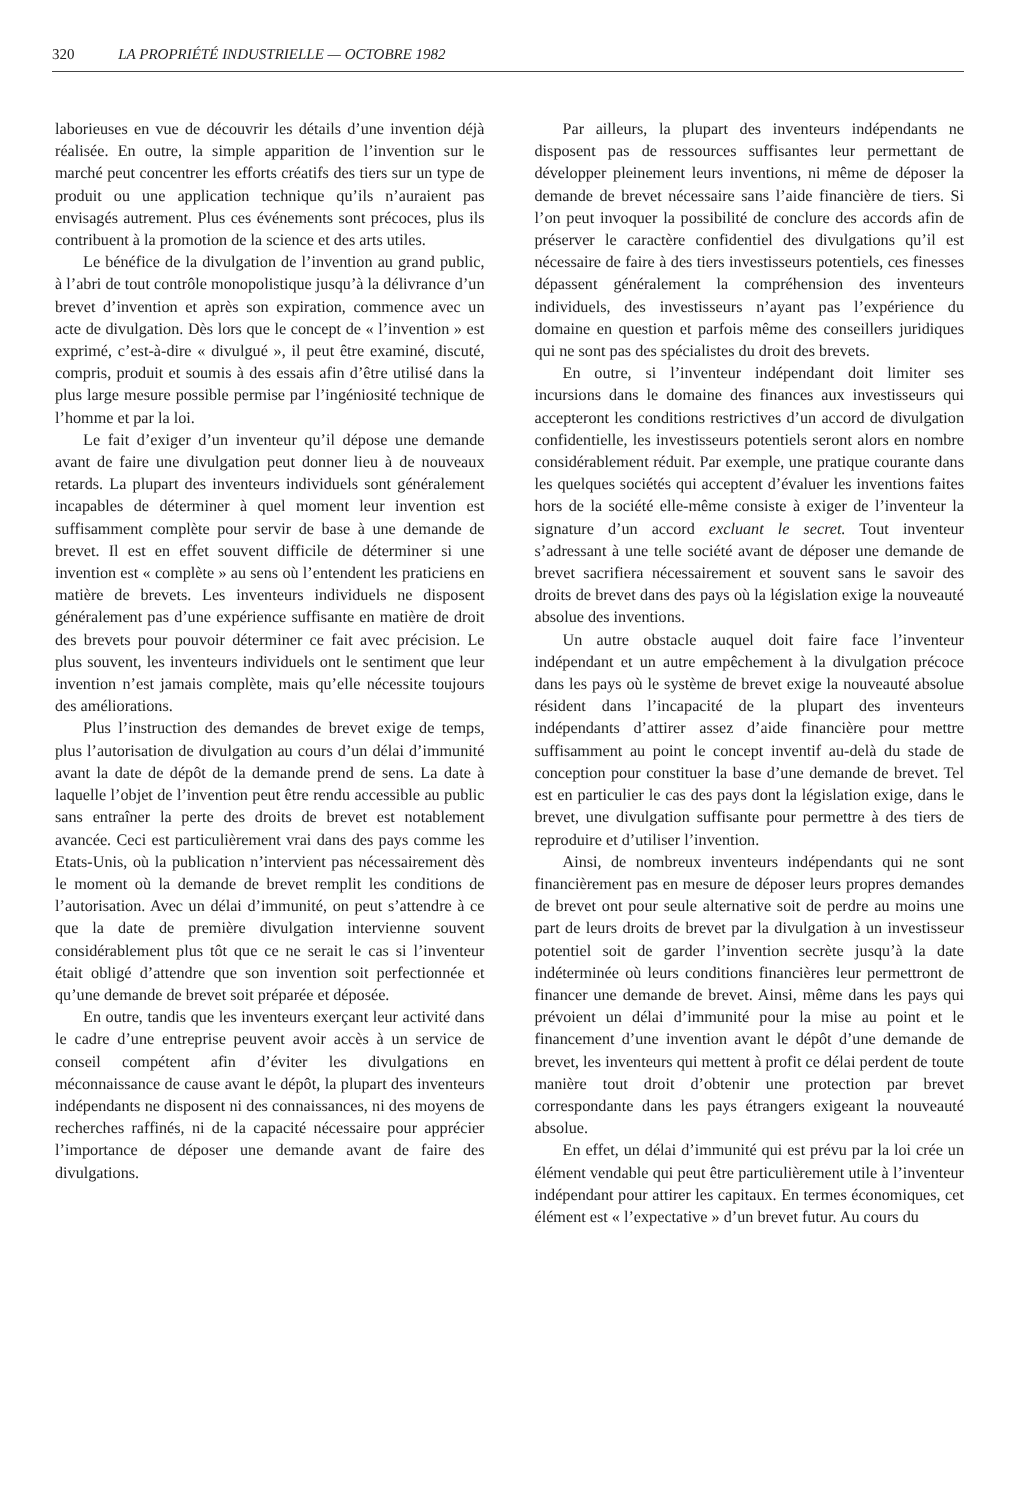320 LA PROPRIÉTÉ INDUSTRIELLE — OCTOBRE 1982
laborieuses en vue de découvrir les détails d’une invention déjà réalisée. En outre, la simple apparition de l’invention sur le marché peut concentrer les efforts créatifs des tiers sur un type de produit ou une application technique qu’ils n’auraient pas envisagés autrement. Plus ces événements sont précoces, plus ils contribuent à la promotion de la science et des arts utiles.
Le bénéfice de la divulgation de l’invention au grand public, à l’abri de tout contrôle monopolistique jusqu’à la délivrance d’un brevet d’invention et après son expiration, commence avec un acte de divulgation. Dès lors que le concept de « l’invention » est exprimé, c’est-à-dire « divulgué », il peut être examiné, discuté, compris, produit et soumis à des essais afin d’être utilisé dans la plus large mesure possible permise par l’ingéniosité technique de l’homme et par la loi.
Le fait d’exiger d’un inventeur qu’il dépose une demande avant de faire une divulgation peut donner lieu à de nouveaux retards. La plupart des inventeurs individuels sont généralement incapables de déterminer à quel moment leur invention est suffisamment complète pour servir de base à une demande de brevet. Il est en effet souvent difficile de déterminer si une invention est « complète » au sens où l’entendent les praticiens en matière de brevets. Les inventeurs individuels ne disposent généralement pas d’une expérience suffisante en matière de droit des brevets pour pouvoir déterminer ce fait avec précision. Le plus souvent, les inventeurs individuels ont le sentiment que leur invention n’est jamais complète, mais qu’elle nécessite toujours des améliorations.
Plus l’instruction des demandes de brevet exige de temps, plus l’autorisation de divulgation au cours d’un délai d’immunité avant la date de dépôt de la demande prend de sens. La date à laquelle l’objet de l’invention peut être rendu accessible au public sans entraîner la perte des droits de brevet est notablement avancée. Ceci est particulièrement vrai dans des pays comme les Etats-Unis, où la publication n’intervient pas nécessairement dès le moment où la demande de brevet remplit les conditions de l’autorisation. Avec un délai d’immunité, on peut s’attendre à ce que la date de première divulgation intervienne souvent considérablement plus tôt que ce ne serait le cas si l’inventeur était obligé d’attendre que son invention soit perfectionnée et qu’une demande de brevet soit préparée et déposée.
En outre, tandis que les inventeurs exerçant leur activité dans le cadre d’une entreprise peuvent avoir accès à un service de conseil compétent afin d’éviter les divulgations en méconnaissance de cause avant le dépôt, la plupart des inventeurs indépendants ne disposent ni des connaissances, ni des moyens de recherches raffinés, ni de la capacité nécessaire pour apprécier l’importance de déposer une demande avant de faire des divulgations.
Par ailleurs, la plupart des inventeurs indépendants ne disposent pas de ressources suffisantes leur permettant de développer pleinement leurs inventions, ni même de déposer la demande de brevet nécessaire sans l’aide financière de tiers. Si l’on peut invoquer la possibilité de conclure des accords afin de préserver le caractère confidentiel des divulgations qu’il est nécessaire de faire à des tiers investisseurs potentiels, ces finesses dépassent généralement la compréhension des inventeurs individuels, des investisseurs n’ayant pas l’expérience du domaine en question et parfois même des conseillers juridiques qui ne sont pas des spécialistes du droit des brevets.
En outre, si l’inventeur indépendant doit limiter ses incursions dans le domaine des finances aux investisseurs qui accepteront les conditions restrictives d’un accord de divulgation confidentielle, les investisseurs potentiels seront alors en nombre considérablement réduit. Par exemple, une pratique courante dans les quelques sociétés qui acceptent d’évaluer les inventions faites hors de la société elle-même consiste à exiger de l’inventeur la signature d’un accord excluant le secret. Tout inventeur s’adressant à une telle société avant de déposer une demande de brevet sacrifiera nécessairement et souvent sans le savoir des droits de brevet dans des pays où la législation exige la nouveauté absolue des inventions.
Un autre obstacle auquel doit faire face l’inventeur indépendant et un autre empêchement à la divulgation précoce dans les pays où le système de brevet exige la nouveauté absolue résident dans l’incapacité de la plupart des inventeurs indépendants d’attirer assez d’aide financière pour mettre suffisamment au point le concept inventif au-delà du stade de conception pour constituer la base d’une demande de brevet. Tel est en particulier le cas des pays dont la législation exige, dans le brevet, une divulgation suffisante pour permettre à des tiers de reproduire et d’utiliser l’invention.
Ainsi, de nombreux inventeurs indépendants qui ne sont financièrement pas en mesure de déposer leurs propres demandes de brevet ont pour seule alternative soit de perdre au moins une part de leurs droits de brevet par la divulgation à un investisseur potentiel soit de garder l’invention secrète jusqu’à la date indéterminée où leurs conditions financières leur permettront de financer une demande de brevet. Ainsi, même dans les pays qui prévoient un délai d’immunité pour la mise au point et le financement d’une invention avant le dépôt d’une demande de brevet, les inventeurs qui mettent à profit ce délai perdent de toute manière tout droit d’obtenir une protection par brevet correspondante dans les pays étrangers exigeant la nouveauté absolue.
En effet, un délai d’immunité qui est prévu par la loi crée un élément vendable qui peut être particulièrement utile à l’inventeur indépendant pour attirer les capitaux. En termes économiques, cet élément est « l’expectative » d’un brevet futur. Au cours du